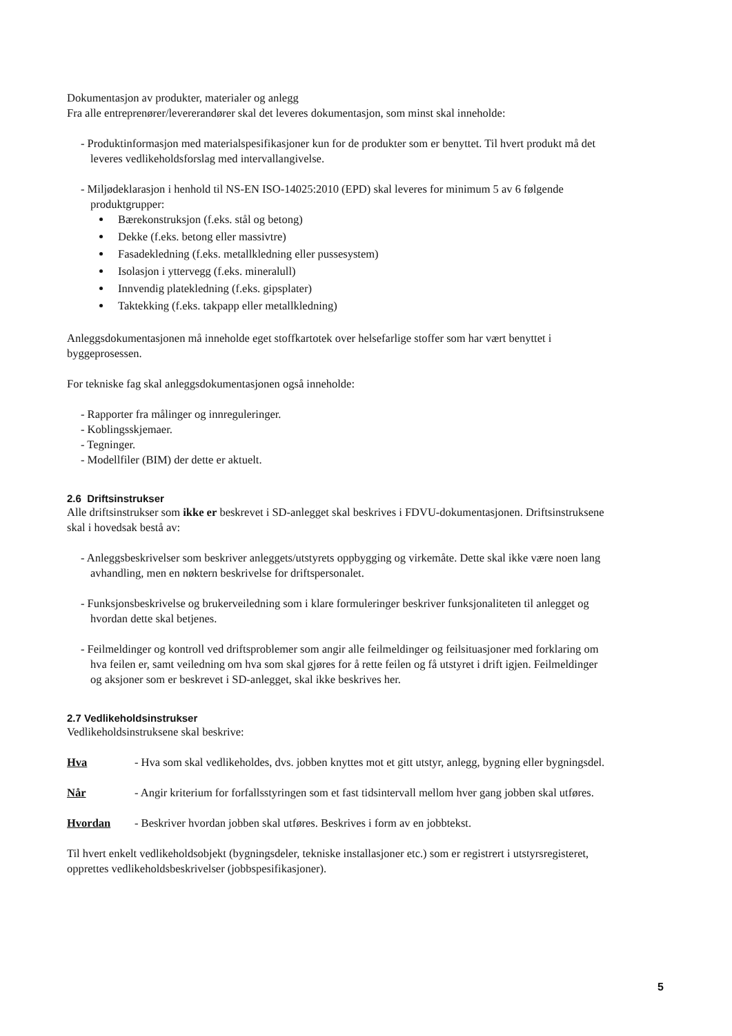Dokumentasjon av produkter, materialer og anlegg
Fra alle entreprenører/levererandører skal det leveres dokumentasjon, som minst skal inneholde:
- Produktinformasjon med materialspesifikasjoner kun for de produkter som er benyttet. Til hvert produkt må det leveres vedlikeholdsforslag med intervallangivelse.
- Miljødeklarasjon i henhold til NS-EN ISO-14025:2010 (EPD) skal leveres for minimum 5 av 6 følgende produktgrupper:
Bærekonstruksjon (f.eks. stål og betong)
Dekke (f.eks. betong eller massivtre)
Fasadekledning (f.eks. metallkledning eller pussesystem)
Isolasjon i yttervegg (f.eks. mineralull)
Innvendig platekledning (f.eks. gipsplater)
Taktekking (f.eks. takpapp eller metallkledning)
Anleggsdokumentasjonen må inneholde eget stoffkartotek over helsefarlige stoffer som har vært benyttet i byggeprosessen.
For tekniske fag skal anleggsdokumentasjonen også inneholde:
- Rapporter fra målinger og innreguleringer.
- Koblingsskjemaer.
- Tegninger.
- Modellfiler (BIM) der dette er aktuelt.
2.6 Driftsinstrukser
Alle driftsinstrukser som ikke er beskrevet i SD-anlegget skal beskrives i FDVU-dokumentasjonen. Driftsinstruksene skal i hovedsak bestå av:
- Anleggsbeskrivelser som beskriver anleggets/utstyrets oppbygging og virkemåte. Dette skal ikke være noen lang avhandling, men en nøktern beskrivelse for driftspersonalet.
- Funksjonsbeskrivelse og brukerveiledning som i klare formuleringer beskriver funksjonaliteten til anlegget og hvordan dette skal betjenes.
- Feilmeldinger og kontroll ved driftsproblemer som angir alle feilmeldinger og feilsituasjoner med forklaring om hva feilen er, samt veiledning om hva som skal gjøres for å rette feilen og få utstyret i drift igjen. Feilmeldinger og aksjoner som er beskrevet i SD-anlegget, skal ikke beskrives her.
2.7 Vedlikeholdsinstrukser
Vedlikeholdsinstruksene skal beskrive:
Hva - Hva som skal vedlikeholdes, dvs. jobben knyttes mot et gitt utstyr, anlegg, bygning eller bygningsdel.
Når - Angir kriterium for forfallsstyringen som et fast tidsintervall mellom hver gang jobben skal utføres.
Hvordan - Beskriver hvordan jobben skal utføres. Beskrives i form av en jobbtekst.
Til hvert enkelt vedlikeholdsobjekt (bygningsdeler, tekniske installasjoner etc.) som er registrert i utstyrsregisteret, opprettes vedlikeholdsbeskrivelser (jobbspesifikasjoner).
5